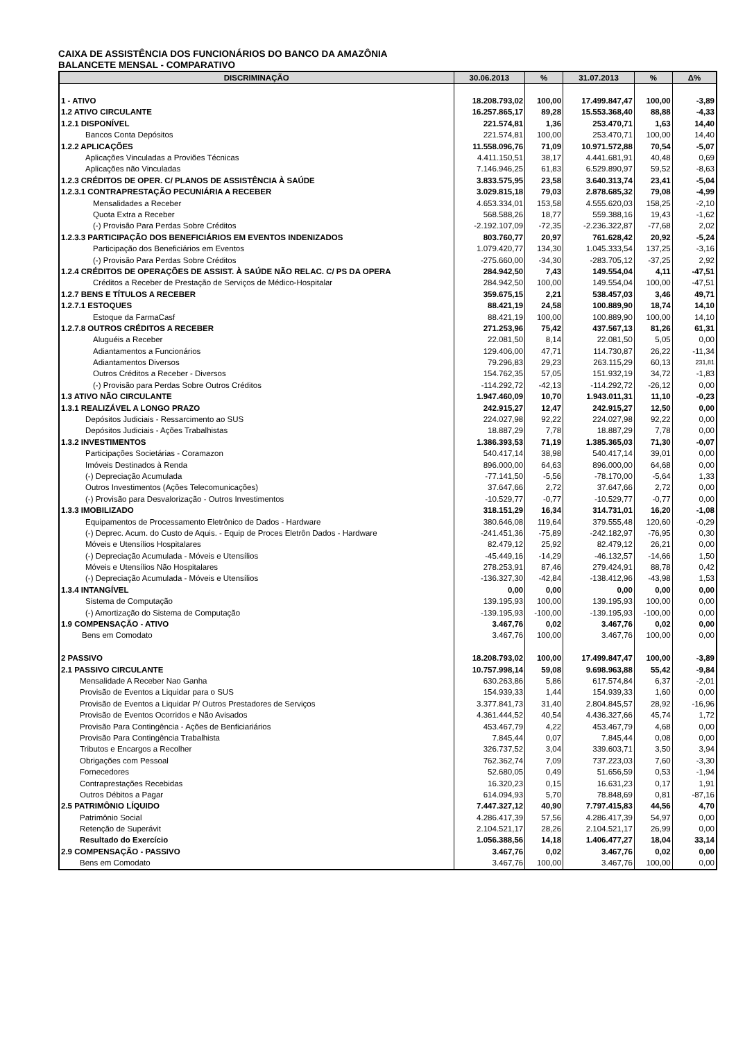CAIXA DE ASSISTÊNCIA DOS FUNCIONÁRIOS DO BANCO DA AMAZÔNIA
BALANCETE MENSAL - COMPARATIVO
| DISCRIMINAÇÃO | 30.06.2013 | % | 31.07.2013 | % | Δ% |
| --- | --- | --- | --- | --- | --- |
| 1 - ATIVO | 18.208.793,02 | 100,00 | 17.499.847,47 | 100,00 | -3,89 |
| 1.2 ATIVO CIRCULANTE | 16.257.865,17 | 89,28 | 15.553.368,40 | 88,88 | -4,33 |
| 1.2.1 DISPONÍVEL | 221.574,81 | 1,36 | 253.470,71 | 1,63 | 14,40 |
| Bancos Conta Depósitos | 221.574,81 | 100,00 | 253.470,71 | 100,00 | 14,40 |
| 1.2.2 APLICAÇÕES | 11.558.096,76 | 71,09 | 10.971.572,88 | 70,54 | -5,07 |
| Aplicações Vinculadas a Proviões Técnicas | 4.411.150,51 | 38,17 | 4.441.681,91 | 40,48 | 0,69 |
| Aplicações não Vinculadas | 7.146.946,25 | 61,83 | 6.529.890,97 | 59,52 | -8,63 |
| 1.2.3 CRÉDITOS DE OPER. C/ PLANOS DE ASSISTÊNCIA À SAÚDE | 3.833.575,95 | 23,58 | 3.640.313,74 | 23,41 | -5,04 |
| 1.2.3.1 CONTRAPRESTAÇÃO PECUNIÁRIA A RECEBER | 3.029.815,18 | 79,03 | 2.878.685,32 | 79,08 | -4,99 |
| Mensalidades a Receber | 4.653.334,01 | 153,58 | 4.555.620,03 | 158,25 | -2,10 |
| Quota Extra a Receber | 568.588,26 | 18,77 | 559.388,16 | 19,43 | -1,62 |
| (-) Provisão Para Perdas Sobre Créditos | -2.192.107,09 | -72,35 | -2.236.322,87 | -77,68 | 2,02 |
| 1.2.3.3 PARTICIPAÇÃO DOS BENEFICIÁRIOS EM EVENTOS INDENIZADOS | 803.760,77 | 20,97 | 761.628,42 | 20,92 | -5,24 |
| Participação dos Beneficiários em Eventos | 1.079.420,77 | 134,30 | 1.045.333,54 | 137,25 | -3,16 |
| (-) Provisão Para Perdas Sobre Créditos | -275.660,00 | -34,30 | -283.705,12 | -37,25 | 2,92 |
| 1.2.4 CRÉDITOS DE OPERAÇÕES DE ASSIST. À SAÚDE NÃO RELAC. C/ PS DA OPERA | 284.942,50 | 7,43 | 149.554,04 | 4,11 | -47,51 |
| Créditos a Receber de Prestação de Serviços de Médico-Hospitalar | 284.942,50 | 100,00 | 149.554,04 | 100,00 | -47,51 |
| 1.2.7 BENS E TÍTULOS A RECEBER | 359.675,15 | 2,21 | 538.457,03 | 3,46 | 49,71 |
| 1.2.7.1 ESTOQUES | 88.421,19 | 24,58 | 100.889,90 | 18,74 | 14,10 |
| Estoque da FarmaCasf | 88.421,19 | 100,00 | 100.889,90 | 100,00 | 14,10 |
| 1.2.7.8 OUTROS CRÉDITOS A RECEBER | 271.253,96 | 75,42 | 437.567,13 | 81,26 | 61,31 |
| Aluguéis a Receber | 22.081,50 | 8,14 | 22.081,50 | 5,05 | 0,00 |
| Adiantamentos a Funcionários | 129.406,00 | 47,71 | 114.730,87 | 26,22 | -11,34 |
| Adiantamentos Diversos | 79.296,83 | 29,23 | 263.115,29 | 60,13 | 231,81 |
| Outros Créditos a Receber - Diversos | 154.762,35 | 57,05 | 151.932,19 | 34,72 | -1,83 |
| (-) Provisão para Perdas Sobre Outros Créditos | -114.292,72 | -42,13 | -114.292,72 | -26,12 | 0,00 |
| 1.3 ATIVO NÃO CIRCULANTE | 1.947.460,09 | 10,70 | 1.943.011,31 | 11,10 | -0,23 |
| 1.3.1 REALIZÁVEL A LONGO PRAZO | 242.915,27 | 12,47 | 242.915,27 | 12,50 | 0,00 |
| Depósitos Judiciais - Ressarcimento ao SUS | 224.027,98 | 92,22 | 224.027,98 | 92,22 | 0,00 |
| Depósitos Judiciais - Ações Trabalhistas | 18.887,29 | 7,78 | 18.887,29 | 7,78 | 0,00 |
| 1.3.2 INVESTIMENTOS | 1.386.393,53 | 71,19 | 1.385.365,03 | 71,30 | -0,07 |
| Participações Societárias - Coramazon | 540.417,14 | 38,98 | 540.417,14 | 39,01 | 0,00 |
| Imóveis Destinados à Renda | 896.000,00 | 64,63 | 896.000,00 | 64,68 | 0,00 |
| (-) Depreciação Acumulada | -77.141,50 | -5,56 | -78.170,00 | -5,64 | 1,33 |
| Outros Investimentos (Ações Telecomunicações) | 37.647,66 | 2,72 | 37.647,66 | 2,72 | 0,00 |
| (-) Provisão para Desvalorização - Outros Investimentos | -10.529,77 | -0,77 | -10.529,77 | -0,77 | 0,00 |
| 1.3.3 IMOBILIZADO | 318.151,29 | 16,34 | 314.731,01 | 16,20 | -1,08 |
| Equipamentos de Processamento Eletrônico de Dados - Hardware | 380.646,08 | 119,64 | 379.555,48 | 120,60 | -0,29 |
| (-) Deprec. Acum. do Custo de Aquis. - Equip de Proces Eletrôn Dados - Hardware | -241.451,36 | -75,89 | -242.182,97 | -76,95 | 0,30 |
| Móveis e Utensílios Hospitalares | 82.479,12 | 25,92 | 82.479,12 | 26,21 | 0,00 |
| (-) Depreciação Acumulada - Móveis e Utensílios | -45.449,16 | -14,29 | -46.132,57 | -14,66 | 1,50 |
| Móveis e Utensílios Não Hospitalares | 278.253,91 | 87,46 | 279.424,91 | 88,78 | 0,42 |
| (-) Depreciação Acumulada - Móveis e Utensílios | -136.327,30 | -42,84 | -138.412,96 | -43,98 | 1,53 |
| 1.3.4 INTANGÍVEL | 0,00 | 0,00 | 0,00 | 0,00 | 0,00 |
| Sistema de Computação | 139.195,93 | 100,00 | 139.195,93 | 100,00 | 0,00 |
| (-) Amortização do Sistema de Computação | -139.195,93 | -100,00 | -139.195,93 | -100,00 | 0,00 |
| 1.9 COMPENSAÇÃO - ATIVO | 3.467,76 | 0,02 | 3.467,76 | 0,02 | 0,00 |
| Bens em Comodato | 3.467,76 | 100,00 | 3.467,76 | 100,00 | 0,00 |
| 2 PASSIVO | 18.208.793,02 | 100,00 | 17.499.847,47 | 100,00 | -3,89 |
| 2.1 PASSIVO CIRCULANTE | 10.757.998,14 | 59,08 | 9.698.963,88 | 55,42 | -9,84 |
| Mensalidade A Receber Nao Ganha | 630.263,86 | 5,86 | 617.574,84 | 6,37 | -2,01 |
| Provisão de Eventos a Liquidar para o SUS | 154.939,33 | 1,44 | 154.939,33 | 1,60 | 0,00 |
| Provisão de Eventos a Liquidar P/ Outros Prestadores de Serviços | 3.377.841,73 | 31,40 | 2.804.845,57 | 28,92 | -16,96 |
| Provisão de Eventos Ocorridos e Não Avisados | 4.361.444,52 | 40,54 | 4.436.327,66 | 45,74 | 1,72 |
| Provisão Para Contingência - Ações de Benficiariários | 453.467,79 | 4,22 | 453.467,79 | 4,68 | 0,00 |
| Provisão Para Contingência Trabalhista | 7.845,44 | 0,07 | 7.845,44 | 0,08 | 0,00 |
| Tributos e Encargos a Recolher | 326.737,52 | 3,04 | 339.603,71 | 3,50 | 3,94 |
| Obrigações com Pessoal | 762.362,74 | 7,09 | 737.223,03 | 7,60 | -3,30 |
| Fornecedores | 52.680,05 | 0,49 | 51.656,59 | 0,53 | -1,94 |
| Contraprestações Recebidas | 16.320,23 | 0,15 | 16.631,23 | 0,17 | 1,91 |
| Outros Débitos a Pagar | 614.094,93 | 5,70 | 78.848,69 | 0,81 | -87,16 |
| 2.5 PATRIMÔNIO LÍQUIDO | 7.447.327,12 | 40,90 | 7.797.415,83 | 44,56 | 4,70 |
| Patrimônio Social | 4.286.417,39 | 57,56 | 4.286.417,39 | 54,97 | 0,00 |
| Retenção de Superávit | 2.104.521,17 | 28,26 | 2.104.521,17 | 26,99 | 0,00 |
| Resultado do Exercício | 1.056.388,56 | 14,18 | 1.406.477,27 | 18,04 | 33,14 |
| 2.9 COMPENSAÇÃO - PASSIVO | 3.467,76 | 0,02 | 3.467,76 | 0,02 | 0,00 |
| Bens em Comodato | 3.467,76 | 100,00 | 3.467,76 | 100,00 | 0,00 |